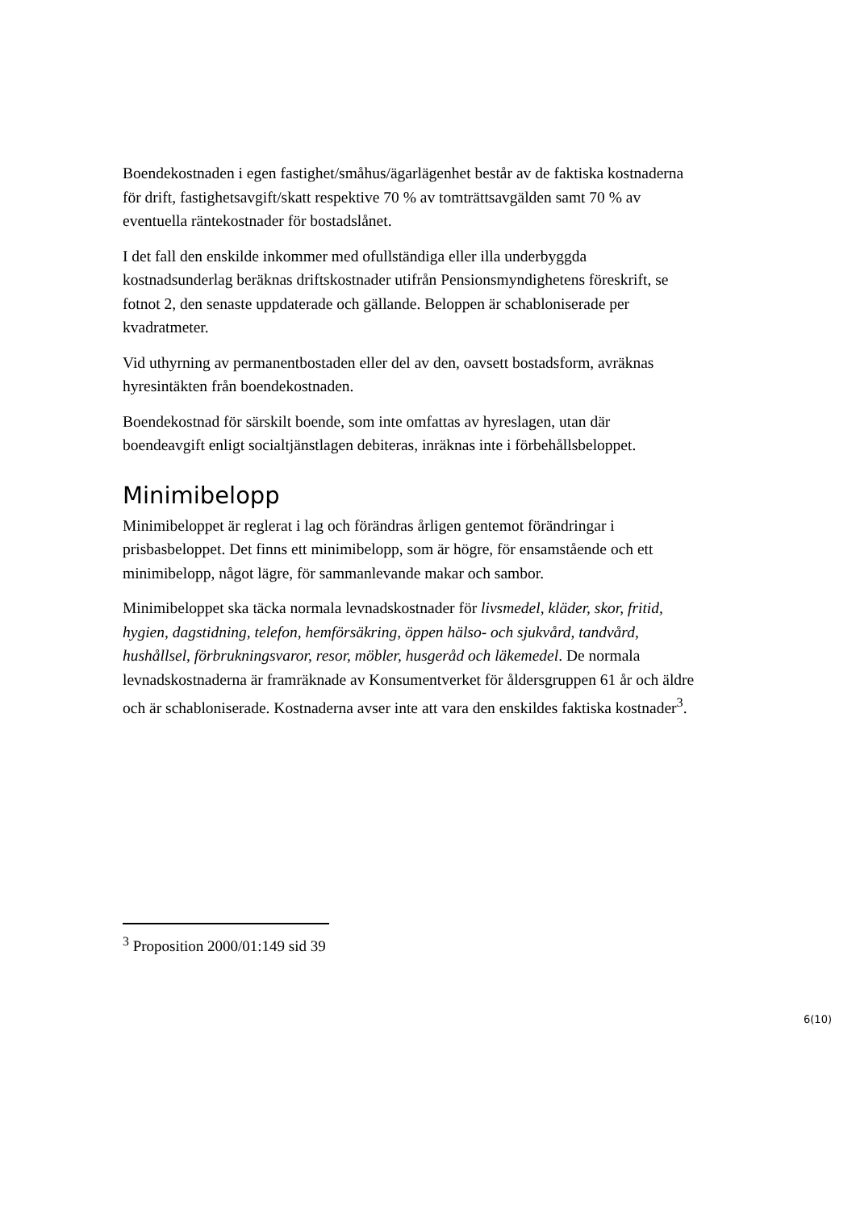Boendekostnaden i egen fastighet/småhus/ägarlägenhet består av de faktiska kostnaderna för drift, fastighetsavgift/skatt respektive 70 % av tomträttsavgälden samt 70 % av eventuella räntekostnader för bostadslånet.
I det fall den enskilde inkommer med ofullständiga eller illa underbyggda kostnadsunderlag beräknas driftskostnader utifrån Pensionsmyndighetens föreskrift, se fotnot 2, den senaste uppdaterade och gällande. Beloppen är schabloniserade per kvadratmeter.
Vid uthyrning av permanentbostaden eller del av den, oavsett bostadsform, avräknas hyresintäkten från boendekostnaden.
Boendekostnad för särskilt boende, som inte omfattas av hyreslagen, utan där boendeavgift enligt socialtjänstlagen debiteras, inräknas inte i förbehållsbeloppet.
Minimibelopp
Minimibeloppet är reglerat i lag och förändras årligen gentemot förändringar i prisbasbeloppet. Det finns ett minimibelopp, som är högre, för ensamstående och ett minimibelopp, något lägre, för sammanlevande makar och sambor.
Minimibeloppet ska täcka normala levnadskostnader för livsmedel, kläder, skor, fritid, hygien, dagstidning, telefon, hemförsäkring, öppen hälso- och sjukvård, tandvård, hushållsel, förbrukningsvaror, resor, möbler, husgeråd och läkemedel. De normala levnadskostnaderna är framräknade av Konsumentverket för åldersgruppen 61 år och äldre och är schabloniserade. Kostnaderna avser inte att vara den enskildes faktiska kostnader<sup>3</sup>.
<sup>3</sup> Proposition 2000/01:149 sid 39
6(10)